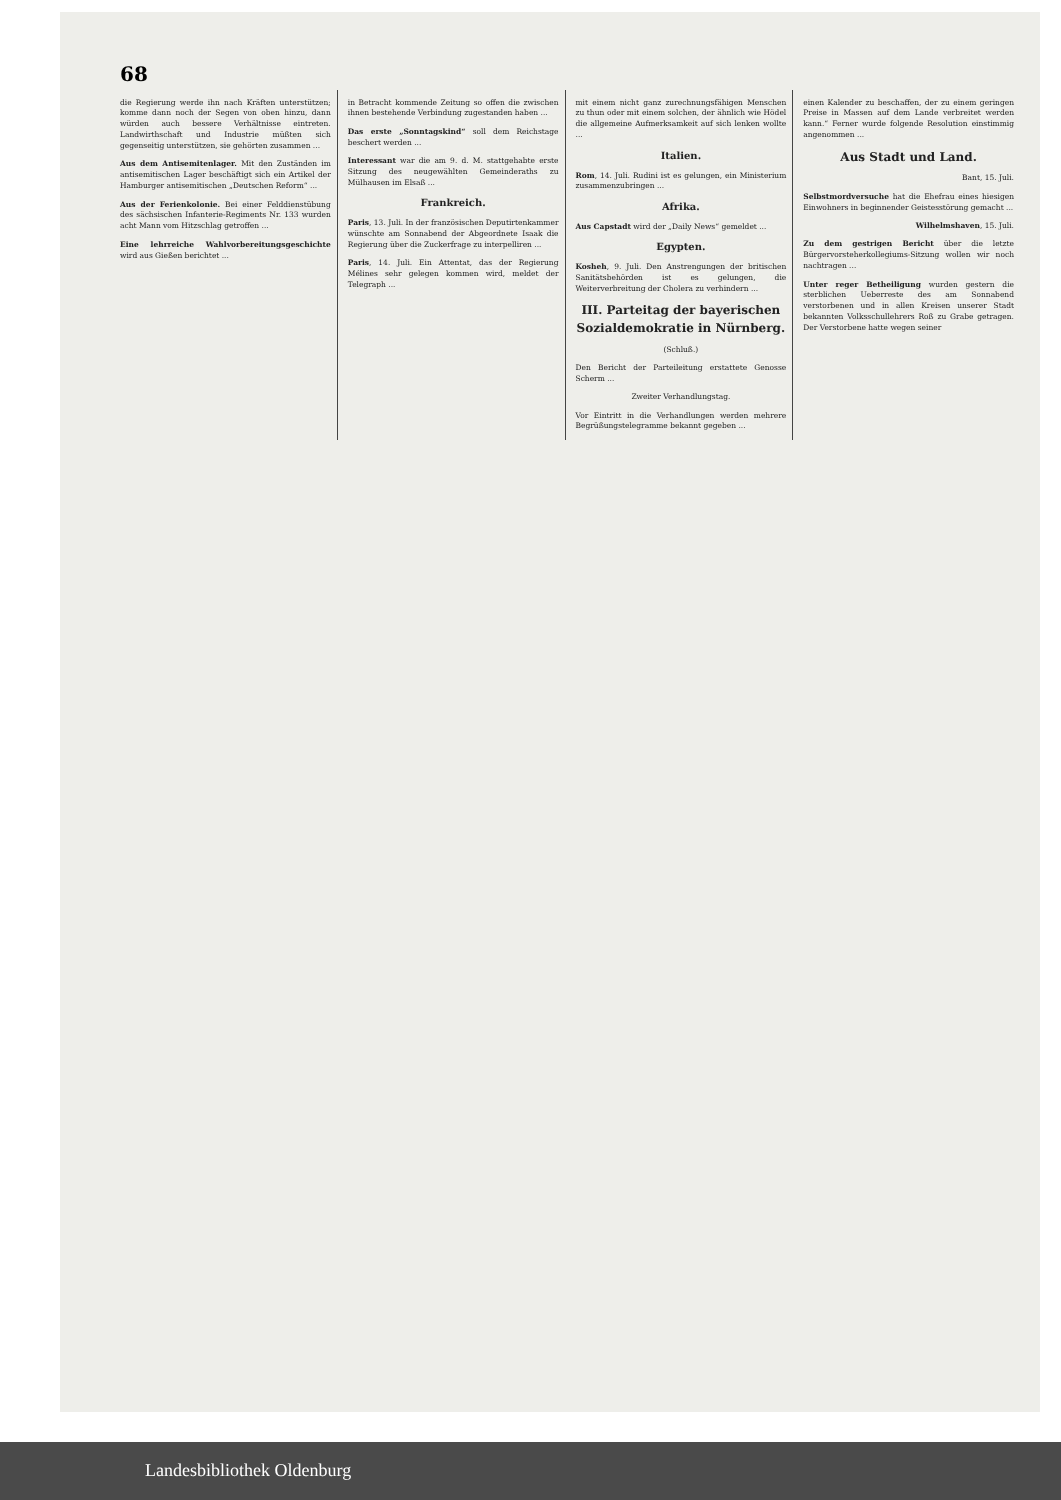68
die Regierung werde ihn nach Kräften unterstützen; komme dann noch der Segen von oben hinzu, dann würden auch bessere Verhältnisse eintreten. Landwirthschaft und Industrie müßten sich gegenseitig unterstützen, sie gehörten zusammen ...
Aus dem Antisemitenlager. Mit den Zuständen im antisemitischen Lager beschäftigt sich ein Artikel der Hamburger antisemitischen „Deutschen Reform“ ...
Aus der Ferienkolonie. Bei einer Felddienstübung des sächsischen Infanterie-Regiments Nr. 133 wurden acht Mann vom Hitzschlag getroffen ...
Eine lehrreiche Wahlvorbereitungsgeschichte wird aus Gießen berichtet ...
in Betracht kommende Zeitung so offen die zwischen ihnen bestehende Verbindung zugestanden haben ...
Das erste „Sonntagskind“ soll dem Reichstage beschert werden ...
Interessant war die am 9. d. M. stattgehabte erste Sitzung des neugewählten Gemeinderaths zu Mülhausen im Elsaß ...
Frankreich.
Paris, 13. Juli. In der französischen Deputirtenkammer wünschte am Sonnabend der Abgeordnete Isaak die Regierung über die Zuckerfrage zu interpelliren ...
Paris, 14. Juli. Ein Attentat, das der Regierung Mélines sehr gelegen kommen wird, meldet der Telegraph ...
mit einem nicht ganz zurechnungsfähigen Menschen zu thun oder mit einem solchen, der ähnlich wie Hödel die allgemeine Aufmerksamkeit auf sich lenken wollte ...
Italien.
Rom, 14. Juli. Rudini ist es gelungen, ein Ministerium zusammenzubringen ...
Afrika.
Aus Capstadt wird der „Daily News“ gemeldet ...
Egypten.
Kosheh, 9. Juli. Den Anstrengungen der britischen Sanitätsbehörden ist es gelungen, die Weiterverbreitung der Cholera zu verhindern ...
III. Parteitag der bayerischen Sozialdemokratie in Nürnberg.
(Schluß.)
Den Bericht der Parteileitung erstattete Genosse Scherm ...
Zweiter Verhandlungstag.
Vor Eintritt in die Verhandlungen werden mehrere Begrüßungstelegramme bekannt gegeben ...
einen Kalender zu beschaffen, der zu einem geringen Preise in Massen auf dem Lande verbreitet werden kann.“ Ferner wurde folgende Resolution einstimmig angenommen ...
Aus Stadt und Land.
Bant, 15. Juli.
Selbstmordversuche hat die Ehefrau eines hiesigen Einwohners in beginnender Geistesstörung gemacht ...
Wilhelmshaven, 15. Juli.
Zu dem gestrigen Bericht über die letzte Bürgervorsteherkollegiums-Sitzung wollen wir noch nachtragen ...
Unter reger Betheiligung wurden gestern die sterblichen Ueberreste des am Sonnabend verstorbenen und in allen Kreisen unserer Stadt bekannten Volksschullehrers Roß zu Grabe getragen. Der Verstorbene hatte wegen seiner
Landesbibliothek Oldenburg